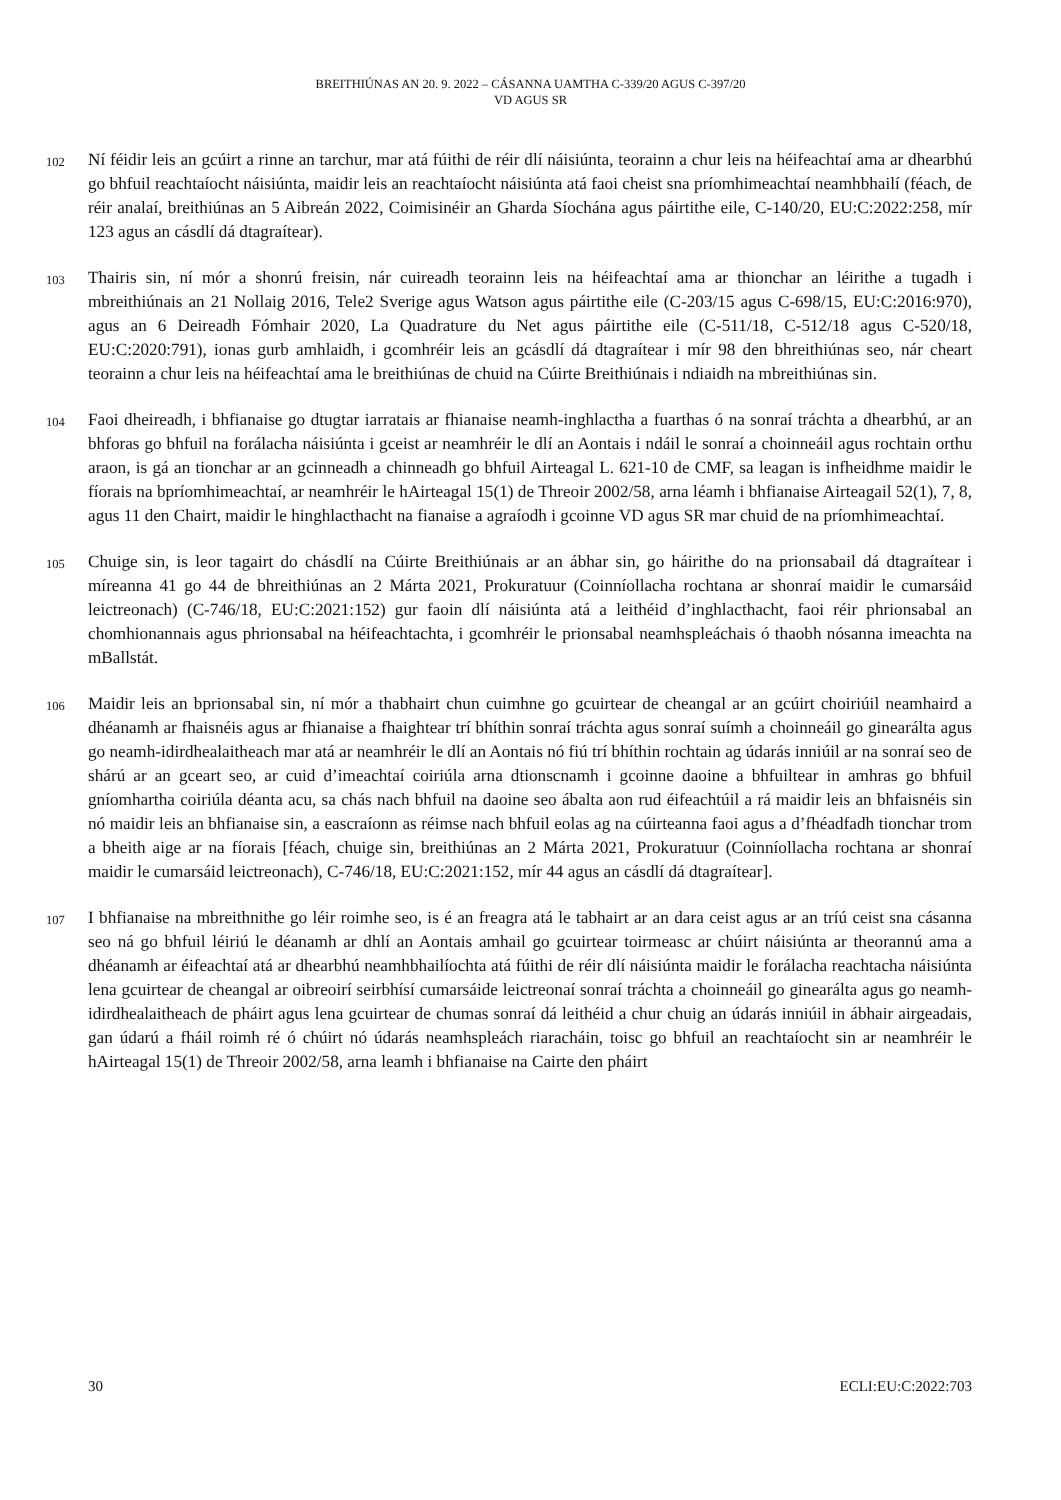BREITHIÚNAS AN 20. 9. 2022 – CÁSANNA UAMTHA C-339/20 AGUS C-397/20
VD AGUS SR
102
Ní féidir leis an gcúirt a rinne an tarchur, mar atá fúithi de réir dlí náisiúnta, teorainn a chur leis na héifeachtaí ama ar dhearbhú go bhfuil reachtaíocht náisiúnta, maidir leis an reachtaíocht náisiúnta atá faoi cheist sna príomhimeachtaí neamhbhailí (féach, de réir analaí, breithiúnas an 5 Aibreán 2022, Coimisinéir an Gharda Síochána agus páirtithe eile, C-140/20, EU:C:2022:258, mír 123 agus an cásdlí dá dtagraítear).
103
Thairis sin, ní mór a shonrú freisin, nár cuireadh teorainn leis na héifeachtaí ama ar thionchar an léirithe a tugadh i mbreithiúnais an 21 Nollaig 2016, Tele2 Sverige agus Watson agus páirtithe eile (C-203/15 agus C-698/15, EU:C:2016:970), agus an 6 Deireadh Fómhair 2020, La Quadrature du Net agus páirtithe eile (C-511/18, C-512/18 agus C-520/18, EU:C:2020:791), ionas gurb amhlaidh, i gcomhréir leis an gcásdlí dá dtagraítear i mír 98 den bhreithiúnas seo, nár cheart teorainn a chur leis na héifeachtaí ama le breithiúnas de chuid na Cúirte Breithiúnais i ndiaidh na mbreithiúnas sin.
104
Faoi dheireadh, i bhfianaise go dtugtar iarratais ar fhianaise neamh-inghlactha a fuarthas ó na sonraí tráchta a dhearbhú, ar an bhforas go bhfuil na forálacha náisiúnta i gceist ar neamhréir le dlí an Aontais i ndáil le sonraí a choinneáil agus rochtain orthu araon, is gá an tionchar ar an gcinneadh a chinneadh go bhfuil Airteagal L. 621-10 de CMF, sa leagan is infheidhme maidir le fíorais na bpríomhimeachtaí, ar neamhréir le hAirteagal 15(1) de Threoir 2002/58, arna léamh i bhfianaise Airteagail 52(1), 7, 8, agus 11 den Chairt, maidir le hinghlacthacht na fianaise a agraíodh i gcoinne VD agus SR mar chuid de na príomhimeachtaí.
105
Chuige sin, is leor tagairt do chásdlí na Cúirte Breithiúnais ar an ábhar sin, go háirithe do na prionsabail dá dtagraítear i míreanna 41 go 44 de bhreithiúnas an 2 Márta 2021, Prokuratuur (Coinníollacha rochtana ar shonraí maidir le cumarsáid leictreonach) (C-746/18, EU:C:2021:152) gur faoin dlí náisiúnta atá a leithéid d’inghlacthacht, faoi réir phrionsabal an chomhionannais agus phrionsabal na héifeachtachta, i gcomhréir le prionsabal neamhspleáchais ó thaobh nósanna imeachta na mBallstát.
106
Maidir leis an bprionsabal sin, ní mór a thabhairt chun cuimhne go gcuirtear de cheangal ar an gcúirt choiriúil neamhaird a dhéanamh ar fhaisnéis agus ar fhianaise a fhaightear trí bhíthin sonraí tráchta agus sonraí suímh a choinneáil go ginearálta agus go neamh-idirdhealaitheach mar atá ar neamhréir le dlí an Aontais nó fiú trí bhíthin rochtain ag údarás inniúil ar na sonraí seo de shárú ar an gceart seo, ar cuid d’imeachtaí coiriúla arna dtionscnamh i gcoinne daoine a bhfuiltear in amhras go bhfuil gníomhartha coiriúla déanta acu, sa chás nach bhfuil na daoine seo ábalta aon rud éifeachtúil a rá maidir leis an bhfaisnéis sin nó maidir leis an bhfianaise sin, a eascraíonn as réimse nach bhfuil eolas ag na cúirteanna faoi agus a d’fhéadfadh tionchar trom a bheith aige ar na fíorais [féach, chuige sin, breithiúnas an 2 Márta 2021, Prokuratuur (Coinníollacha rochtana ar shonraí maidir le cumarsáid leictreonach), C-746/18, EU:C:2021:152, mír 44 agus an cásdlí dá dtagraítear].
107
I bhfianaise na mbreithnithe go léir roimhe seo, is é an freagra atá le tabhairt ar an dara ceist agus ar an tríú ceist sna cásanna seo ná go bhfuil léiriú le déanamh ar dhlí an Aontais amhail go gcuirtear toirmeasc ar chúirt náisiúnta ar theorannú ama a dhéanamh ar éifeachtaí atá ar dhearbhú neamhbhailíochta atá fúithi de réir dlí náisiúnta maidir le forálacha reachtacha náisiúnta lena gcuirtear de cheangal ar oibreoirí seirbhísí cumarsáide leictreonaí sonraí tráchta a choinneáil go ginearálta agus go neamh-idirdhealaitheach de pháirt agus lena gcuirtear de chumas sonraí dá leithéid a chur chuig an údarás inniúil in ábhair airgeadais, gan údarú a fháil roimh ré ó chúirt nó údarás neamhspleách riaracháin, toisc go bhfuil an reachtaíocht sin ar neamhréir le hAirteagal 15(1) de Threoir 2002/58, arna leamh i bhfianaise na Cairte den pháirt
30 ECLI:EU:C:2022:703